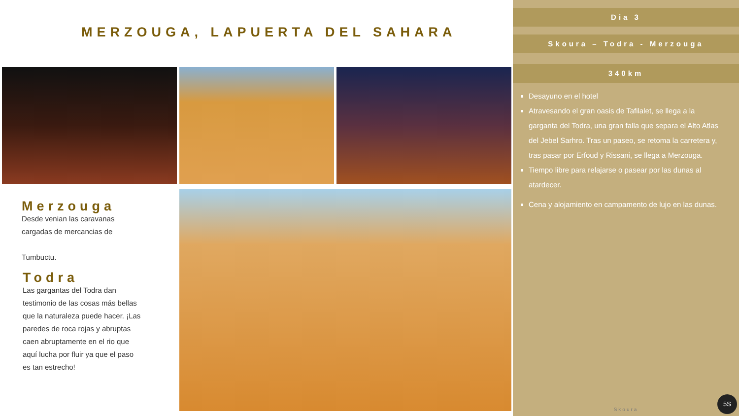MERZOUGA, LAPUERTA DEL SAHARA
Merzouga
Desde venian las caravanas cargadas de mercancias de
Tumbuctu.
Todra
Las gargantas del Todra dan testimonio de las cosas más bellas que la naturaleza puede hacer. ¡Las paredes de roca rojas y abruptas caen abruptamente en el rio que aquí lucha por fluir ya que el paso es tan estrecho!
Dia 3
Skoura – Todra - Merzouga
340km
Desayuno en el hotel
Atravesando el gran oasis de Tafilalet, se llega a la garganta del Todra, una gran falla que separa el Alto Atlas del Jebel Sarhro. Tras un paseo, se retoma la carretera y, tras pasar por Erfoud y Rissani, se llega a Merzouga.
Tiempo libre para relajarse o pasear por las dunas al atardecer.
Cena y alojamiento en campamento de lujo en las dunas.
Skoura 5S